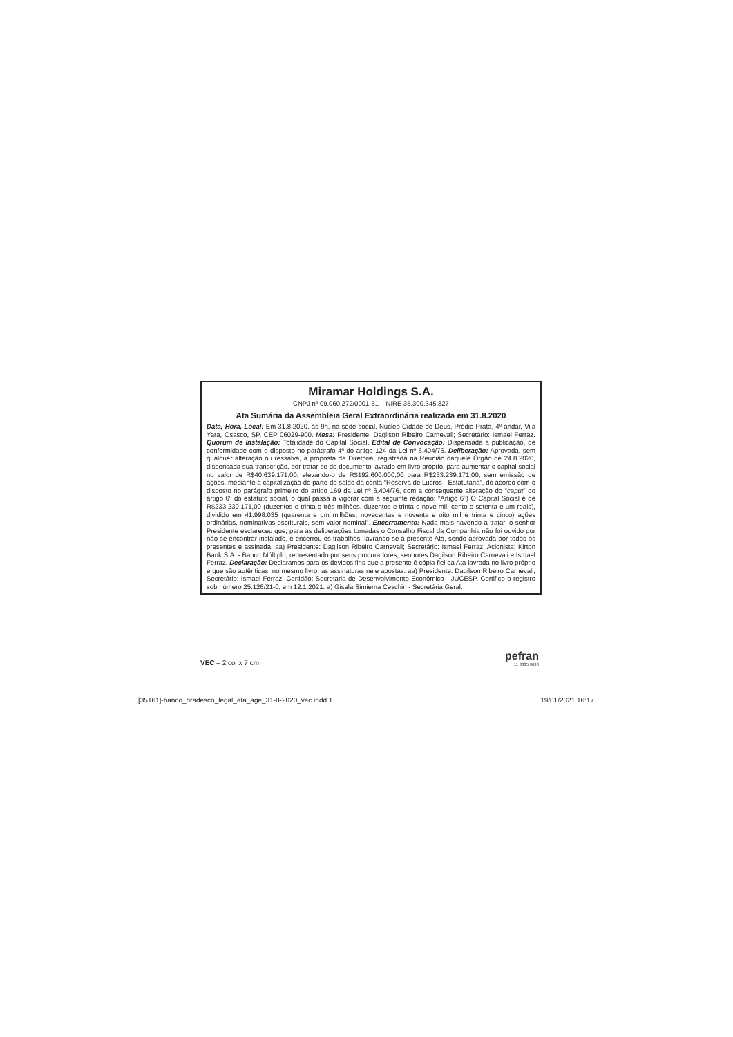Miramar Holdings S.A.
CNPJ nº 09.060.272/0001-51 – NIRE 35.300.345.827
Ata Sumária da Assembleia Geral Extraordinária realizada em 31.8.2020
Data, Hora, Local: Em 31.8.2020, às 9h, na sede social, Núcleo Cidade de Deus, Prédio Prata, 4º andar, Vila Yara, Osasco, SP, CEP 06029-900. Mesa: Presidente: Dagilson Ribeiro Carnevali; Secretário: Ismael Ferraz. Quórum de Instalação: Totalidade do Capital Social. Edital de Convocação: Dispensada a publicação, de conformidade com o disposto no parágrafo 4º do artigo 124 da Lei nº 6.404/76. Deliberação: Aprovada, sem qualquer alteração ou ressalva, a proposta da Diretoria, registrada na Reunião daquele Órgão de 24.8.2020, dispensada sua transcrição, por tratar-se de documento lavrado em livro próprio, para aumentar o capital social no valor de R$40.639.171,00, elevando-o de R$192.600.000,00 para R$233.239.171,00, sem emissão de ações, mediante a capitalização de parte do saldo da conta “Reserva de Lucros - Estatutária”, de acordo com o disposto no parágrafo primeiro do artigo 169 da Lei nº 6.404/76, com a consequente alteração do “caput” do artigo 6º do estatuto social, o qual passa a vigorar com a seguinte redação: “Artigo 6º) O Capital Social é de R$233.239.171,00 (duzentos e trinta e três milhões, duzentos e trinta e nove mil, cento e setenta e um reais), dividido em 41.998.035 (quarenta e um milhões, novecentas e noventa e oito mil e trinta e cinco) ações ordinárias, nominativas-escriturais, sem valor nominal”. Encerramento: Nada mais havendo a tratar, o senhor Presidente esclareceu que, para as deliberações tomadas o Conselho Fiscal da Companhia não foi ouvido por não se encontrar instalado, e encerrou os trabalhos, lavrando-se a presente Ata, sendo aprovada por todos os presentes e assinada. aa) Presidente: Dagilson Ribeiro Carnevali; Secretário: Ismael Ferraz; Acionista: Kirton Bank S.A. - Banco Múltiplo, representado por seus procuradores, senhores Dagilson Ribeiro Carnevali e Ismael Ferraz. Declaração: Declaramos para os devidos fins que a presente é cópia fiel da Ata lavrada no livro próprio e que são autênticas, no mesmo livro, as assinaturas nele apostas. aa) Presidente: Dagilson Ribeiro Carnevali; Secretário: Ismael Ferraz. Certidão: Secretaria de Desenvolvimento Econômico - JUCESP. Certifico o registro sob número 25.126/21-0, em 12.1.2021. a) Gisela Simiema Ceschin - Secretária Geral.
VEC – 2 col x 7 cm
pefran
11 3885.9696
[35161]-banco_bradesco_legal_ata_age_31-8-2020_vec.indd 1 19/01/2021 16:17